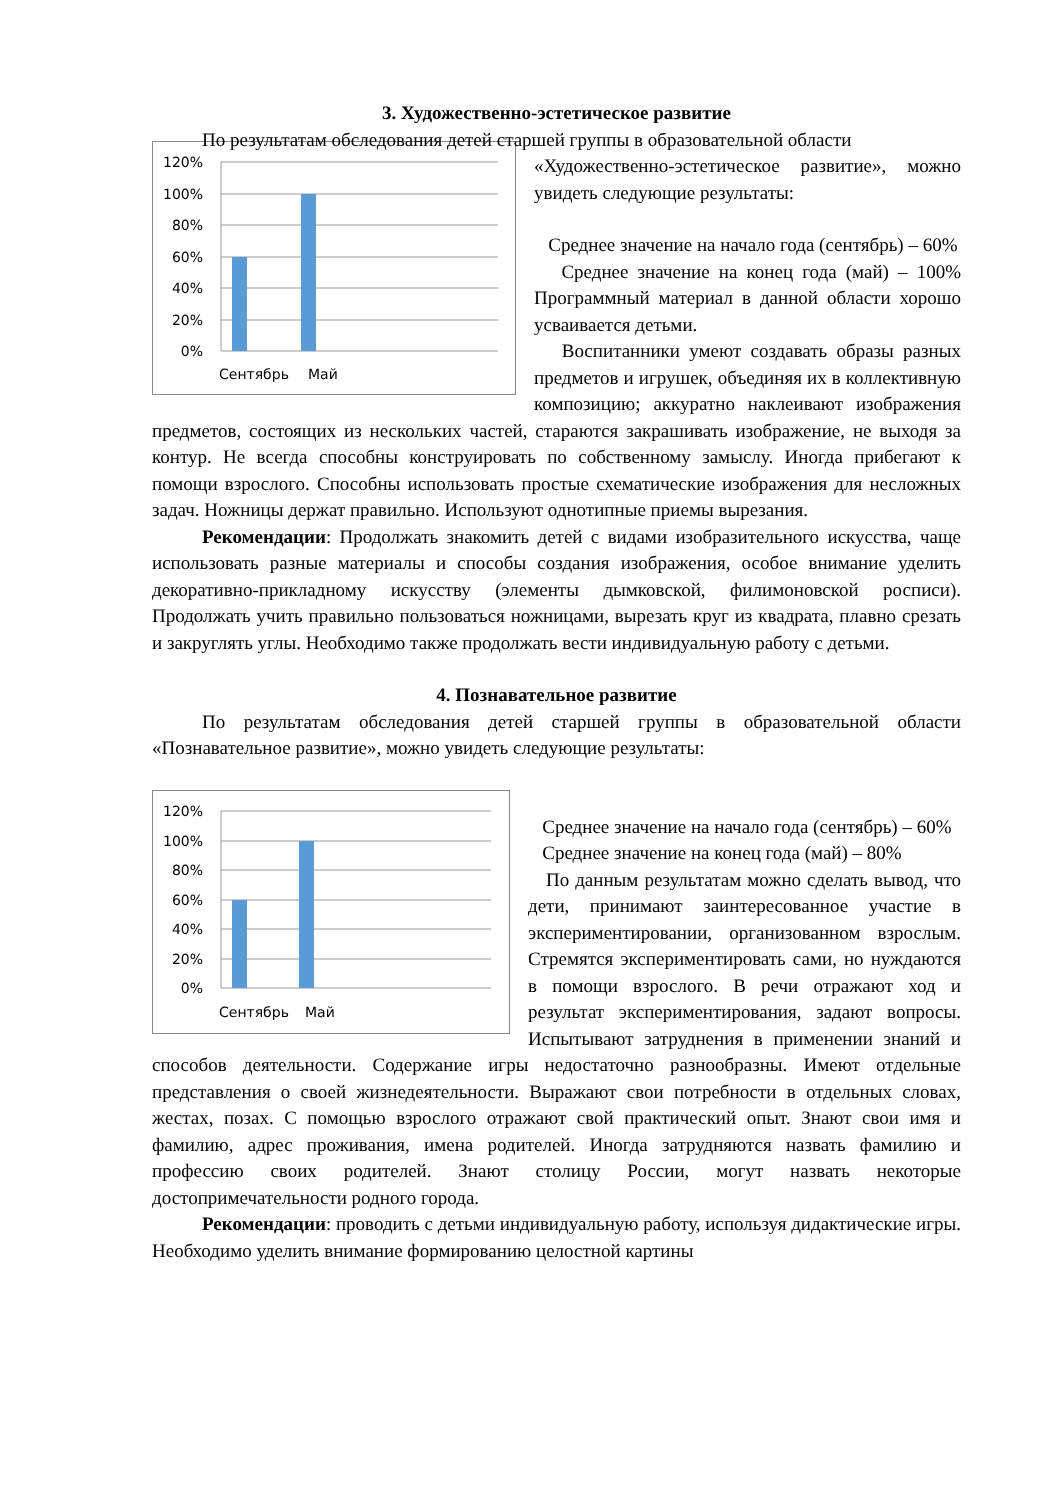3. Художественно-эстетическое развитие
По результатам обследования детей старшей группы в образовательной области
120%
100%
80%
60%
40%
20%
0%
Сентябрь
Май
«Художественно-эстетическое развитие», можно увидеть следующие результаты:
Среднее значение на начало года (сентябрь) – 60%
Среднее значение на конец года (май) – 100% Программный материал в данной области хорошо усваивается детьми.
Воспитанники умеют создавать образы разных предметов и игрушек, объединяя их в коллективную композицию; аккуратно наклеивают изображения предметов, состоящих из нескольких частей, стараются закрашивать изображение, не выходя за контур. Не всегда способны конструировать по собственному замыслу. Иногда прибегают к помощи взрослого. Способны использовать простые схематические изображения для несложных задач. Ножницы держат правильно. Используют однотипные приемы вырезания.
Рекомендации: Продолжать знакомить детей с видами изобразительного искусства, чаще использовать разные материалы и способы создания изображения, особое внимание уделить декоративно-прикладному искусству (элементы дымковской, филимоновской росписи). Продолжать учить правильно пользоваться ножницами, вырезать круг из квадрата, плавно срезать и закруглять углы. Необходимо также продолжать вести индивидуальную работу с детьми.
4. Познавательное развитие
По результатам обследования детей старшей группы в образовательной области «Познавательное развитие», можно увидеть следующие результаты:
120%
100%
80%
60%
40%
20%
0%
Сентябрь
Май
Среднее значение на начало года (сентябрь) – 60%
Среднее значение на конец года (май) – 80%
По данным результатам можно сделать вывод, что дети, принимают заинтересованное участие в экспериментировании, организованном взрослым. Стремятся экспериментировать сами, но нуждаются в помощи взрослого. В речи отражают ход и результат экспериментирования, задают вопросы. Испытывают затруднения в применении знаний и способов деятельности. Содержание игры недостаточно разнообразны. Имеют отдельные представления о своей жизнедеятельности. Выражают свои потребности в отдельных словах, жестах, позах. С помощью взрослого отражают свой практический опыт. Знают свои имя и фамилию, адрес проживания, имена родителей. Иногда затрудняются назвать фамилию и профессию своих родителей. Знают столицу России, могут назвать некоторые достопримечательности родного города.
Рекомендации: проводить с детьми индивидуальную работу, используя дидактические игры. Необходимо уделить внимание формированию целостной картины